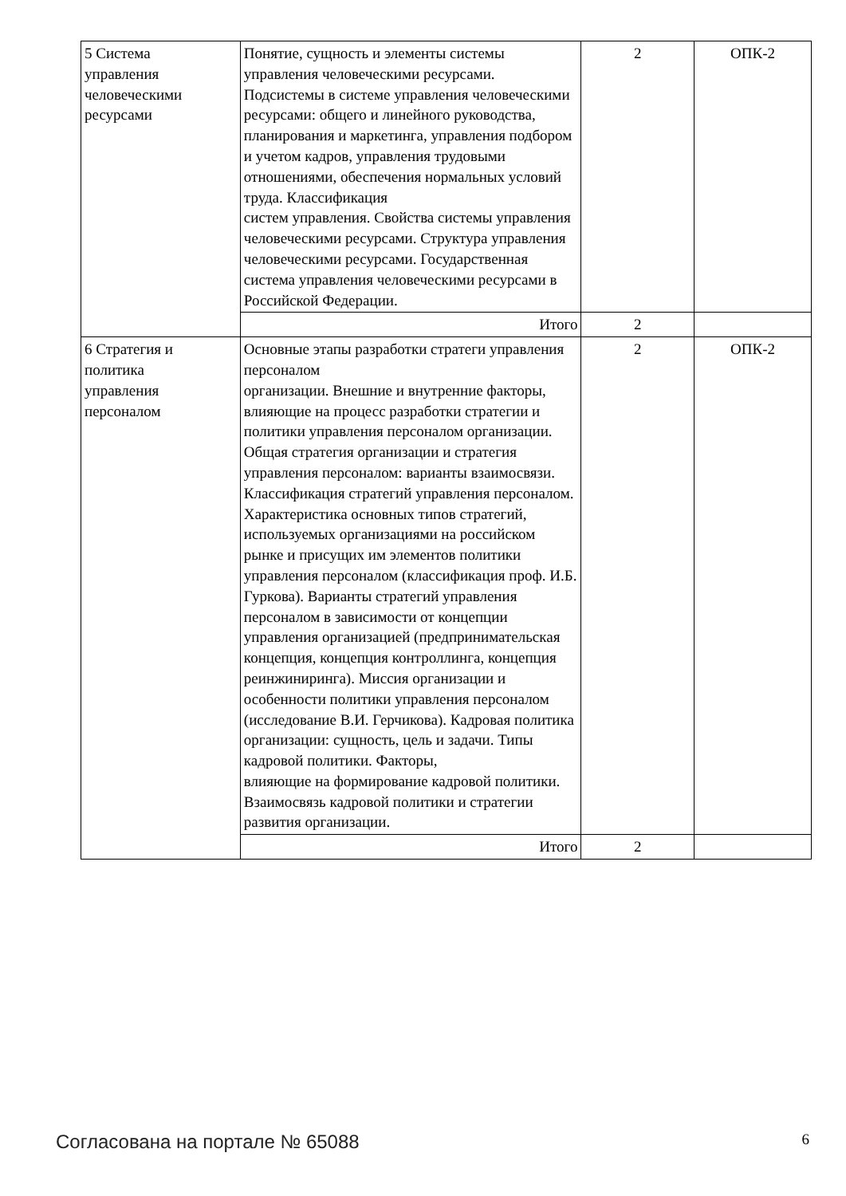| 5 Система управления человеческими ресурсами | Понятие, сущность и элементы системы управления человеческими ресурсами. Подсистемы в системе управления человеческими ресурсами: общего и линейного руководства, планирования и маркетинга, управления подбором и учетом кадров, управления трудовыми отношениями, обеспечения нормальных условий труда. Классификация систем управления. Свойства системы управления человеческими ресурсами. Структура управления человеческими ресурсами. Государственная система управления человеческими ресурсами в Российской Федерации. | 2 | ОПК-2 |
| | Итого | 2 | |
| 6 Стратегия и политика управления персоналом | Основные этапы разработки стратеги управления персоналом организации. Внешние и внутренние факторы, влияющие на процесс разработки стратегии и политики управления персоналом организации. Общая стратегия организации и стратегия управления персоналом: варианты взаимосвязи. Классификация стратегий управления персоналом. Характеристика основных типов стратегий, используемых организациями на российском рынке и присущих им элементов политики управления персоналом (классификация проф. И.Б. Гуркова). Варианты стратегий управления персоналом в зависимости от концепции управления организацией (предпринимательская концепция, концепция контроллинга, концепция реинжиниринга). Миссия организации и особенности политики управления персоналом (исследование В.И. Герчикова). Кадровая политика организации: сущность, цель и задачи. Типы кадровой политики. Факторы, влияющие на формирование кадровой политики. Взаимосвязь кадровой политики и стратегии развития организации. | 2 | ОПК-2 |
| | Итого | 2 | |
Согласована на портале № 65088 6